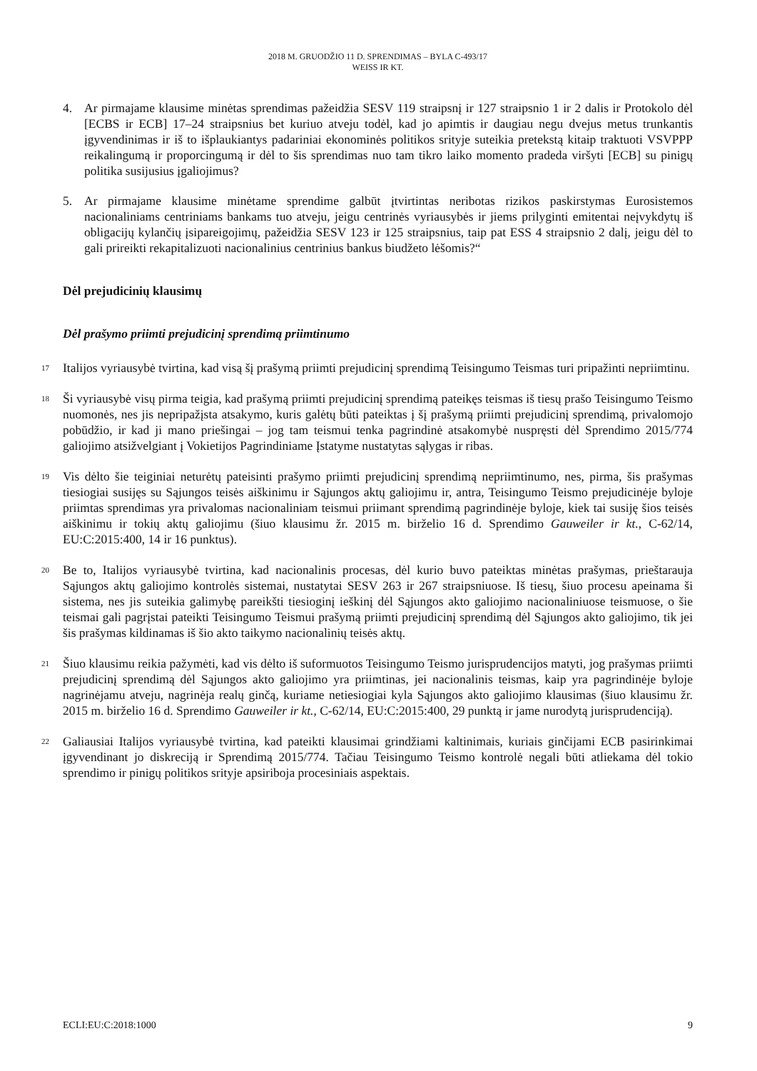2018 M. GRUODŽIO 11 D. SPRENDIMAS – BYLA C-493/17
WEISS IR KT.
4. Ar pirmajame klausime minėtas sprendimas pažeidžia SESV 119 straipsnį ir 127 straipsnio 1 ir 2 dalis ir Protokolo dėl [ECBS ir ECB] 17–24 straipsnius bet kuriuo atveju todėl, kad jo apimtis ir daugiau negu dvejus metus trunkantis įgyvendinimas ir iš to išplaukiantys padariniai ekonominės politikos srityje suteikia pretekstą kitaip traktuoti VSVPPP reikalingumą ir proporcingumą ir dėl to šis sprendimas nuo tam tikro laiko momento pradeda viršyti [ECB] su pinigų politika susijusius įgaliojimus?
5. Ar pirmajame klausime minėtame sprendime galbūt įtvirtintas neribotas rizikos paskirstymas Eurosistemos nacionaliniams centriniams bankams tuo atveju, jeigu centrinės vyriausybės ir jiems prilyginti emitentai neįvykdytų iš obligacijų kylančių įsipareigojimų, pažeidžia SESV 123 ir 125 straipsnius, taip pat ESS 4 straipsnio 2 dalį, jeigu dėl to gali prireikti rekapitalizuoti nacionalinius centrinius bankus biudžeto lėšomis?“
Dėl prejudicinių klausimų
Dėl prašymo priimti prejudicinį sprendimą priimtinumo
17
Italijos vyriausybė tvirtina, kad visą šį prašymą priimti prejudicinį sprendimą Teisingumo Teismas turi pripažinti nepriimtinu.
18
Ši vyriausybė visų pirma teigia, kad prašymą priimti prejudicinį sprendimą pateikęs teismas iš tiesų prašo Teisingumo Teismo nuomonės, nes jis nepripažįsta atsakymo, kuris galėtų būti pateiktas į šį prašymą priimti prejudicinį sprendimą, privalomojo pobūdžio, ir kad ji mano priešingai – jog tam teismui tenka pagrindinė atsakomybė nuspręsti dėl Sprendimo 2015/774 galiojimo atsižvelgiant į Vokietijos Pagrindiniame Įstatyme nustatytas sąlygas ir ribas.
19
Vis dėlto šie teiginiai neturėtų pateisinti prašymo priimti prejudicinį sprendimą nepriimtinumo, nes, pirma, šis prašymas tiesiogiai susijęs su Sąjungos teisės aiškinimu ir Sąjungos aktų galiojimu ir, antra, Teisingumo Teismo prejudicinėje byloje priimtas sprendimas yra privalomas nacionaliniam teismui priimant sprendimą pagrindinėje byloje, kiek tai susiję šios teisės aiškinimu ir tokių aktų galiojimu (šiuo klausimu žr. 2015 m. birželio 16 d. Sprendimo Gauweiler ir kt., C-62/14, EU:C:2015:400, 14 ir 16 punktus).
20
Be to, Italijos vyriausybė tvirtina, kad nacionalinis procesas, dėl kurio buvo pateiktas minėtas prašymas, prieštarauja Sąjungos aktų galiojimo kontrolės sistemai, nustatytai SESV 263 ir 267 straipsniuose. Iš tiesų, šiuo procesu apeinama ši sistema, nes jis suteikia galimybę pareikšti tiesioginį ieškinį dėl Sąjungos akto galiojimo nacionaliniuose teismuose, o šie teismai gali pagrįstai pateikti Teisingumo Teismui prašymą priimti prejudicinį sprendimą dėl Sąjungos akto galiojimo, tik jei šis prašymas kildinamas iš šio akto taikymo nacionalinių teisės aktų.
21
Šiuo klausimu reikia pažymėti, kad vis dėlto iš suformuotos Teisingumo Teismo jurisprudencijos matyti, jog prašymas priimti prejudicinį sprendimą dėl Sąjungos akto galiojimo yra priimtinas, jei nacionalinis teismas, kaip yra pagrindinėje byloje nagrinėjamu atveju, nagrinėja realų ginčą, kuriame netiesiogiai kyla Sąjungos akto galiojimo klausimas (šiuo klausimu žr. 2015 m. birželio 16 d. Sprendimo Gauweiler ir kt., C-62/14, EU:C:2015:400, 29 punktą ir jame nurodytą jurisprudenciją).
22
Galiausiai Italijos vyriausybė tvirtina, kad pateikti klausimai grindžiami kaltinimais, kuriais ginčijami ECB pasirinkimai įgyvendinant jo diskreciją ir Sprendimą 2015/774. Tačiau Teisingumo Teismo kontrolė negali būti atliekama dėl tokio sprendimo ir pinigų politikos srityje apsiriboja procesiniais aspektais.
ECLI:EU:C:2018:1000 9